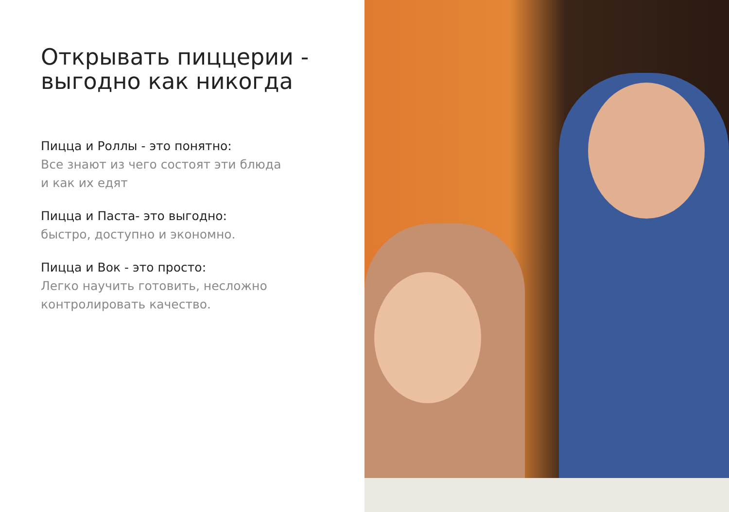Открывать пиццерии -
выгодно как никогда
Пицца и Роллы - это понятно:
Все знают из чего состоят эти блюда
и как их едят
Пицца и Паста- это выгодно:
быстро, доступно и экономно.
Пицца и Вок - это просто:
Легко научить готовить, несложно
контролировать качество.